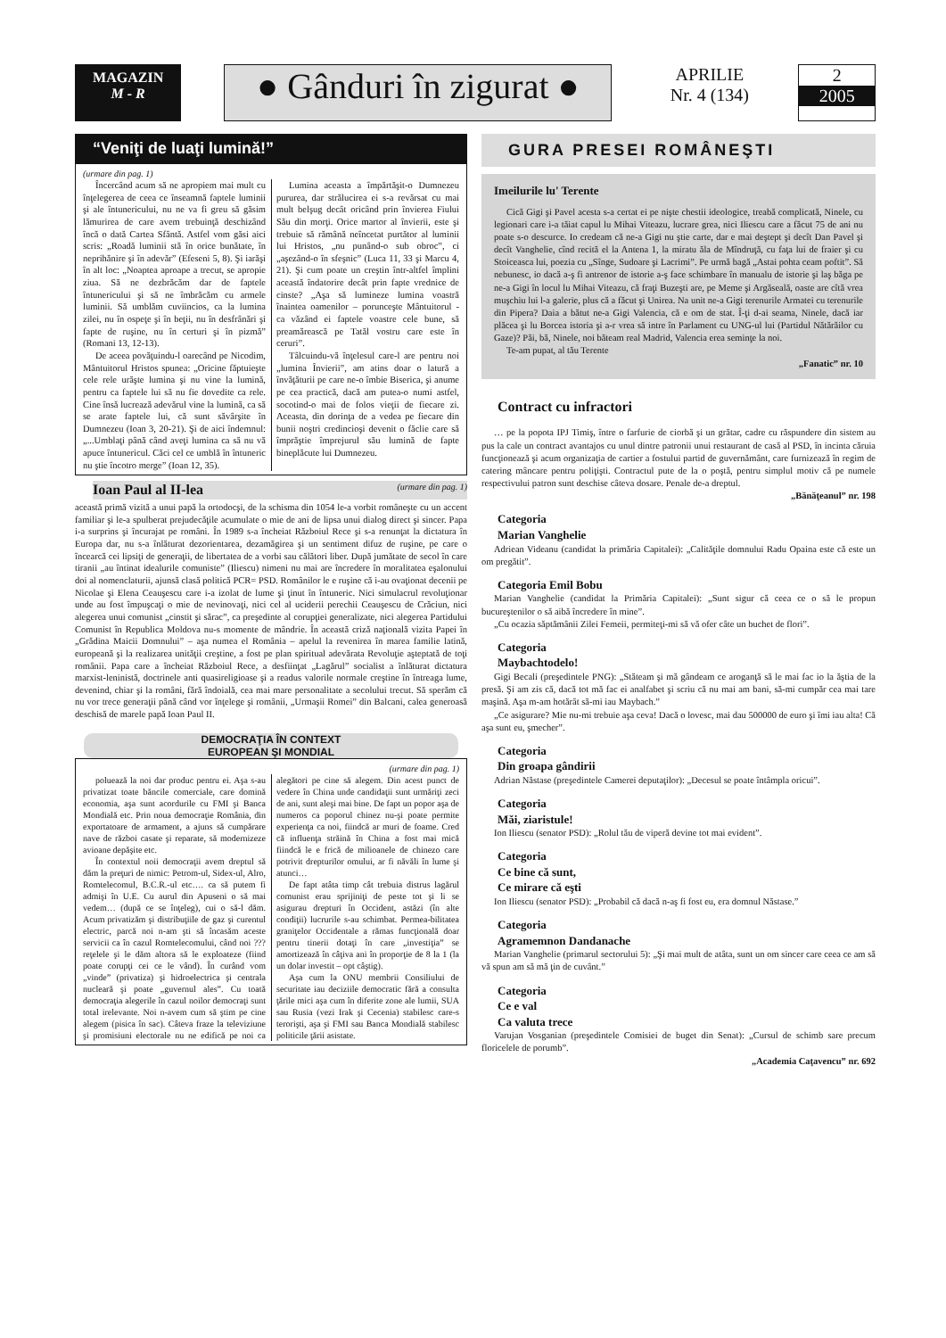MAGAZIN
M - R
● Gânduri în zigurat ●
APRILIE
Nr. 4 (134)
2
2005
“Veniţi de luaţi lumină!”
(urmare din pag. 1)
Încercând acum să ne apropiem mai mult cu înţelegerea de ceea ce înseamnă faptele luminii şi ale întunericului, nu ne va fi greu să găsim lămurirea de care avem trebuinţă deschizând încă o dată Cartea Sfântă. Astfel vom găsi aici scris: „Roadă luminii stă în orice bunătate, în neprihănire şi în adevăr” (Efeseni 5, 8). Şi iarăşi în alt loc: „Noaptea aproape a trecut, se apropie ziua. Să ne dezbrăcăm dar de faptele întunericului şi să ne îmbrăcăm cu armele luminii. Să umblăm cuviincios, ca la lumina zilei, nu în ospeţe şi în beţii, nu în desfrânări şi fapte de ruşine, nu în certuri şi în pizmă” (Romani 13, 12-13).
De aceea povăţuindu-l oarecând pe Nicodim, Mântuitorul Hristos spunea: „Oricine făptuieşte cele rele urăşte lumina şi nu vine la lumină, pentru ca faptele lui să nu fie dovedite ca rele. Cine însă lucrează adevărul vine la lumină, ca să se arate faptele lui, că sunt săvârşite în Dumnezeu (Ioan 3, 20-21). Şi de aici îndemnul: „...Umblaţi până când aveţi lumina ca să nu vă apuce întunericul. Căci cel ce umblă în întuneric nu ştie încotro merge” (Ioan 12, 35).
Lumina aceasta a împărtăşit-o Dumnezeu pururea, dar strălucirea ei s-a revărsat cu mai mult belşug decât oricând prin învierea Fiului Său din morţi. Orice martor al învierii, este şi trebuie să rămână neîncetat purtător al luminii lui Hristos, „nu punând-o sub obroc”, ci „aşezând-o în sfeşnic” (Luca 11, 33 şi Marcu 4, 21). Şi cum poate un creştin într-altfel împlini această îndatorire decât prin fapte vrednice de cinste? „Aşa să lumineze lumina voastră înaintea oamenilor – porunceşte Mântuitorul - ca văzând ei faptele voastre cele bune, să preamărească pe Tatăl vostru care este în ceruri”.
Tâlcuindu-vă înţelesul care-l are pentru noi „lumina Învierii”, am atins doar o latură a învăţăturii pe care ne-o îmbie Biserica, şi anume pe cea practică, dacă am putea-o numi astfel, socotind-o mai de folos vieţii de fiecare zi. Aceasta, din dorinţa de a vedea pe fiecare din bunii noştri credincioşi devenit o făclie care să împrăştie împrejurul său lumină de fapte bineplăcute lui Dumnezeu.
Ioan Paul al II-lea (urmare din pag. 1)
această primă vizită a unui papă la ortodocşi, de la schisma din 1054 le-a vorbit româneşte cu un accent familiar şi le-a spulberat prejudecăţile acumulate o mie de ani de lipsa unui dialog direct şi sincer. Papa i-a surprins şi încurajat pe români. În 1989 s-a încheiat Războiul Rece şi s-a renunţat la dictatura în Europa dar, nu s-a înlăturat dezorientarea, dezamăgirea şi un sentiment difuz de ruşine, pe care o încearcă cei lipsiţi de generaţii, de libertatea de a vorbi sau călători liber. După jumătate de secol în care tiranii „au întinat idealurile comuniste” (Iliescu) nimeni nu mai are încredere în moralitatea eşalonului doi al nomenclaturii, ajunsă clasă politică PCR= PSD. Românilor le e ruşine că i-au ovaţionat decenii pe Nicolae şi Elena Ceauşescu care i-a izolat de lume şi ţinut în întuneric. Nici simulacrul revoluţionar unde au fost împuşcaţi o mie de nevinovaţi, nici cel al uciderii perechii Ceauşescu de Crăciun, nici alegerea unui comunist „cinstit şi sărac”, ca preşedinte al corupţiei generalizate, nici alegerea Partidului Comunist în Republica Moldova nu-s momente de mândrie. În această criză naţională vizita Papei în „Grădina Maicii Domnului” – aşa numea el România – apelul la revenirea în marea familie latină, europeană şi la realizarea unităţii creştine, a fost pe plan spiritual adevărata Revoluţie aşteptată de toţi românii. Papa care a încheiat Războiul Rece, a desfiinţat „Lagărul” socialist a înlăturat dictatura marxist-leninistă, doctrinele anti quasireligioase şi a readus valorile normale creştine în întreaga lume, devenind, chiar şi la români, fără îndoială, cea mai mare personalitate a secolului trecut. Să sperăm că nu vor trece generaţii până când vor înţelege şi românii, „Urmaşii Romei” din Balcani, calea generoasă deschisă de marele papă Ioan Paul II.
DEMOCRAŢIA ÎN CONTEXT
EUROPEAN ŞI MONDIAL
(urmare din pag. 1)
poluează la noi dar produc pentru ei. Aşa s-au privatizat toate băncile comerciale, care domină economia, aşa sunt acordurile cu FMI şi Banca Mondială etc. Prin noua democraţie România, din exportatoare de armament, a ajuns să cumpărare nave de război casate şi reparate, să modernizeze avioane depăşite etc.
În contextul noii democraţii avem dreptul să dăm la preţuri de nimic: Petrom-ul, Sidex-ul, Alro, Romtelecomul, B.C.R.-ul etc…. ca să putem fi admişi în U.E. Cu aurul din Apuseni o să mai vedem… (după ce se înţeleg), cui o să-l dăm. Acum privatizăm şi distribuţiile de gaz şi curentul electric, parcă noi n-am şti să încasăm aceste servicii ca în cazul Romtelecomului, când noi ??? reţelele şi le dăm altora să le exploateze (fiind poate corupţi cei ce le vând). În curând vom „vinde” (privatiza) şi hidroelectrica şi centrala nucleară şi poate „guvernul ales”. Cu toată democraţia alegerile în cazul noilor democraţi sunt total irelevante. Noi n-avem cum să ştim pe cine alegem (pisica în sac). Câteva fraze la televiziune şi promisiuni electorale nu ne edifică pe noi ca alegători pe cine să alegem. Din acest punct de vedere în China unde candidaţii sunt urmăriţi zeci de ani, sunt aleşi mai bine. De fapt un popor aşa de numeros ca poporul chinez nu-şi poate permite experienţa ca noi, fiindcă ar muri de foame. Cred că influenţa străină în China a fost mai mică fiindcă le e frică de milioanele de chinezo care potrivit drepturilor omului, ar fi năvăli în lume şi atunci…
De fapt atâta timp cât trebuia distrus lagărul comunist erau sprijiniţi de peste tot şi li se asigurau drepturi în Occident, astăzi (în alte condiţii) lucrurile s-au schimbat. Permea-bilitatea graniţelor Occidentale a rămas funcţională doar pentru tinerii dotaţi în care „investiţia” se amortizează în câţiva ani în proporţie de 8 la 1 (la un dolar investit – opt câştig).
Aşa cum la ONU membrii Consiliului de securitate iau deciziile democratic fără a consulta ţările mici aşa cum în diferite zone ale lumii, SUA sau Rusia (vezi Irak şi Cecenia) stabilesc care-s terorişti, aşa şi FMI sau Banca Mondială stabilesc politicile ţării asistate.
GURA PRESEI ROMÂNEŞTI
Imeilurile lu' Terente
Cică Gigi şi Pavel acesta s-a certat ei pe nişte chestii ideologice, treabă complicată, Ninele, cu legionari care i-a tăiat capul lu Mihai Viteazu, lucrare grea, nici Iliescu care a făcut 75 de ani nu poate s-o descurce. Io credeam că ne-a Gigi nu ştie carte, dar e mai deştept şi decît Dan Pavel şi decît Vanghelie, cînd recită el la Antena 1, la miratu ăla de Mîndruţă, cu faţa lui de fraier şi cu Stoiceasca lui, poezia cu „Sînge, Sudoare şi Lacrimi”. Pe urmă bagă „Astai pohta ceam poftit”. Să nebunesc, io dacă a-ş fi antrenor de istorie a-ş face schimbare în manualu de istorie şi laş băga pe ne-a Gigi în locul lu Mihai Viteazu, că fraţi Buzeşti are, pe Meme şi Argăseală, oaste are cîtă vrea muşchiu lui l-a galerie, plus că a făcut şi Unirea. Na unit ne-a Gigi terenurile Armatei cu terenurile din Pipera? Daia a bătut ne-a Gigi Valencia, că e om de stat. Î-ţi d-ai seama, Ninele, dacă iar plăcea şi lu Borcea istoria şi a-r vrea să intre în Parlament cu UNG-ul lui (Partidul Nătărăilor cu Gaze)? Păi, bă, Ninele, noi băteam real Madrid, Valencia erea seminţe la noi.
Te-am pupat, al tău Terente
„Fanatic” nr. 10
Contract cu infractori
… pe la popota IPJ Timiş, între o farfurie de ciorbă şi un grătar, cadre cu răspundere din sistem au pus la cale un contract avantajos cu unul dintre patronii unui restaurant de casă al PSD, în incinta căruia funcţionează şi acum organizaţia de cartier a fostului partid de guvernământ, care furnizează în regim de catering mâncare pentru poliţişti. Contractul pute de la o poştă, pentru simplul motiv că pe numele respectivului patron sunt deschise câteva dosare. Penale de-a dreptul.
„Bănăţeanul” nr. 198
Categoria
Marian Vanghelie
Adriean Videanu (candidat la primăria Capitalei): „Calităţile domnului Radu Opaina este că este un om pregătit”.
Categoria Emil Bobu
Marian Vanghelie (candidat la Primăria Capitalei): „Sunt sigur că ceea ce o să le propun bucureştenilor o să aibă încredere în mine”.
„Cu ocazia săptămânii Zilei Femeii, permiteţi-mi să vă ofer câte un buchet de flori”.
Categoria
Maybachtodelo!
Gigi Becali (preşedintele PNG): „Stăteam şi mă gândeam ce aroganţă să le mai fac io la ăştia de la presă. Şi am zis că, dacă tot mă fac ei analfabet şi scriu că nu mai am bani, să-mi cumpăr cea mai tare maşină. Aşa m-am hotărât să-mi iau Maybach.”
„Ce asigurare? Mie nu-mi trebuie aşa ceva! Dacă o lovesc, mai dau 500000 de euro şi îmi iau alta! Că aşa sunt eu, şmecher”.
Categoria
Din groapa gândirii
Adrian Năstase (preşedintele Camerei deputaţilor): „Decesul se poate întâmpla oricui”.
Categoria
Măi, ziaristule!
Ion Iliescu (senator PSD): „Rolul tău de viperă devine tot mai evident”.
Categoria
Ce bine că sunt,
Ce mirare că eşti
Ion Iliescu (senator PSD): „Probabil că dacă n-aş fi fost eu, era domnul Năstase.”
Categoria
Agramemnon Dandanache
Marian Vanghelie (primarul sectorului 5): „Şi mai mult de atâta, sunt un om sincer care ceea ce am să vă spun am să mă ţin de cuvânt.”
Categoria
Ce e val
Ca valuta trece
Varujan Vosganian (preşedintele Comisiei de buget din Senat): „Cursul de schimb sare precum floricelele de porumb”.
„Academia Caţavencu” nr. 692